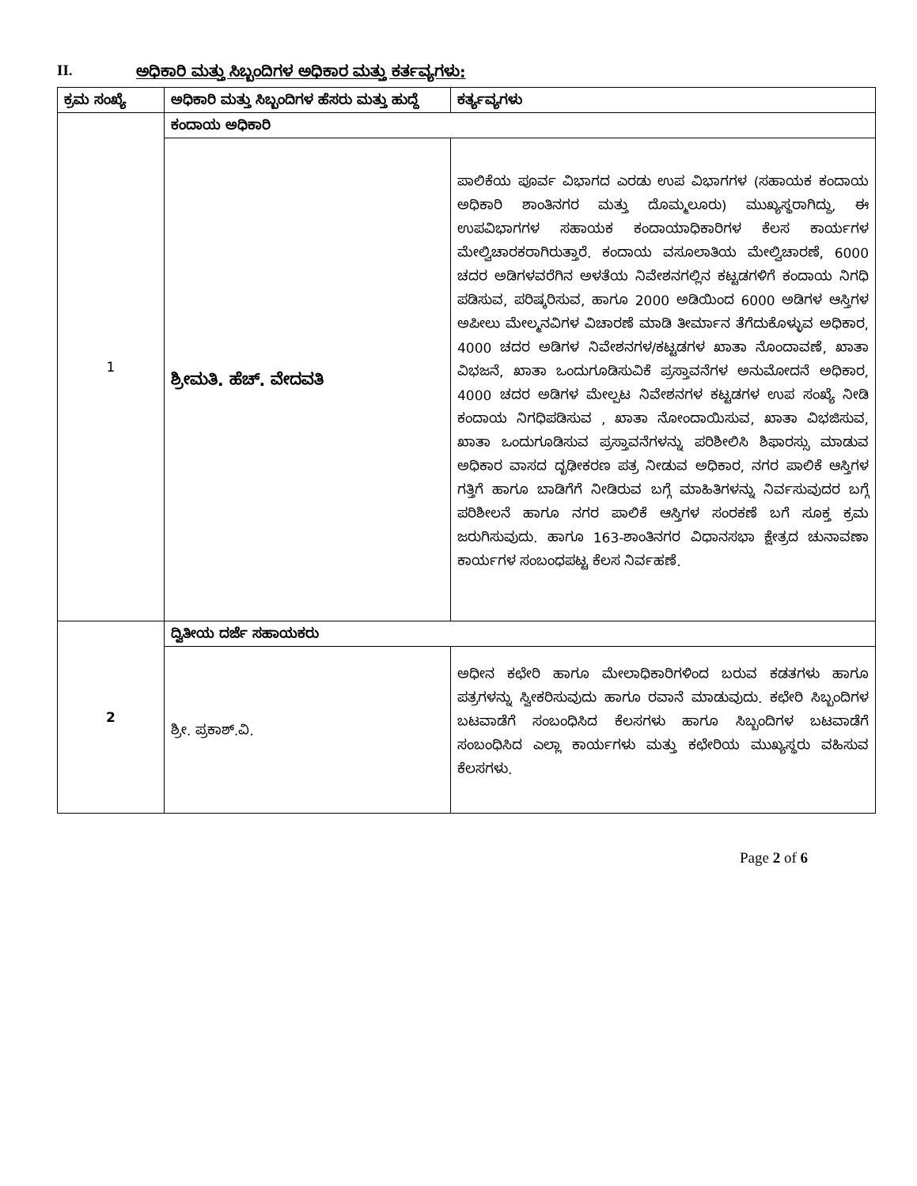II. ಅಧಿಕಾರಿ ಮತ್ತು ಸಿಬ್ಬಂದಿಗಳ ಅಧಿಕಾರ ಮತ್ತು ಕರ್ತವ್ಯಗಳು:
| ಕ್ರಮ ಸಂಖ್ಯೆ | ಅಧಿಕಾರಿ ಮತ್ತು ಸಿಬ್ಬಂದಿಗಳ ಹೆಸರು ಮತ್ತು ಹುದ್ದೆ | ಕರ್ತ್ಯವ್ಯಗಳು |
| --- | --- | --- |
| 1 | ಕಂದಾಯ ಅಧಿಕಾರಿ | |
| | ಶ್ರೀಮತಿ. ಹೆಚ್. ವೇದವತಿ | ಪಾಲಿಕೆಯ ಪೂರ್ವ ವಿಭಾಗದ ಎರಡು ಉಪ ವಿಭಾಗಗಳ (ಸಹಾಯಕ ಕಂದಾಯ ಅಧಿಕಾರಿ ಶಾಂತಿನಗರ ಮತ್ತು ದೊಮ್ಮಲೂರು) ಮುಖ್ಯಸ್ಥರಾಗಿದ್ದು, ಈ ಉಪವಿಭಾಗಗಳ ಸಹಾಯಕ ಕಂದಾಯಾಧಿಕಾರಿಗಳ ಕೆಲಸ ಕಾರ್ಯಗಳ ಮೇಲ್ವಿಚಾರಕರಾಗಿರುತ್ತಾರೆ. ಕಂದಾಯ ವಸೂಲಾತಿಯ ಮೇಲ್ವಿಚಾರಣೆ, 6000 ಚದರ ಅಡಿಗಳವರೆಗಿನ ಅಳತೆಯ ನಿವೇಶನಗಲ್ಲಿನ ಕಟ್ಟಡಗಳಿಗೆ ಕಂದಾಯ ನಿಗಧಿ ಪಡಿಸುವ, ಪರಿಷ್ಕರಿಸುವ, ಹಾಗೂ 2000 ಅಡಿಯಿಂದ 6000 ಅಡಿಗಳ ಆಸ್ತಿಗಳ ಅಪೀಲು ಮೇಲ್ಮನವಿಗಳ ವಿಚಾರಣೆ ಮಾಡಿ ತೀರ್ಮಾನ ತೆಗೆದುಕೊಳ್ಳುವ ಅಧಿಕಾರ, 4000 ಚದರ ಅಡಿಗಳ ನಿವೇಶನಗಳ/ಕಟ್ಟಡಗಳ ಖಾತಾ ನೊಂದಾವಣೆ, ಖಾತಾ ವಿಭಜನೆ, ಖಾತಾ ಒಂದುಗೂಡಿಸುವಿಕೆ ಪ್ರಸ್ತಾವನೆಗಳ ಅನುಮೋದನೆ ಅಧಿಕಾರ, 4000 ಚದರ ಅಡಿಗಳ ಮೇಲ್ಪಟ ನಿವೇಶನಗಳ ಕಟ್ಟಡಗಳ ಉಪ ಸಂಖ್ಯೆ ನೀಡಿ ಕಂದಾಯ ನಿಗಧಿಪಡಿಸುವ , ಖಾತಾ ನೋಂದಾಯಿಸುವ, ಖಾತಾ ವಿಭಜಿಸುವ, ಖಾತಾ ಒಂದುಗೂಡಿಸುವ ಪ್ರಸ್ತಾವನೆಗಳನ್ನು ಪರಿಶೀಲಿಸಿ ಶಿಫಾರಸ್ಸು ಮಾಡುವ ಅಧಿಕಾರ ವಾಸದ ದೃಢೀಕರಣ ಪತ್ರ ನೀಡುವ ಅಧಿಕಾರ, ನಗರ ಪಾಲಿಕೆ ಆಸ್ತಿಗಳ ಗತ್ತಿಗೆ ಹಾಗೂ ಬಾಡಿಗೆಗೆ ನೀಡಿರುವ ಬಗ್ಗೆ ಮಾಹಿತಿಗಳನ್ನು ನಿರ್ವಸುವುದರ ಬಗ್ಗೆ ಪರಿಶೀಲನೆ ಹಾಗೂ ನಗರ ಪಾಲಿಕೆ ಆಸ್ತಿಗಳ ಸಂರಕಣೆ ಬಗೆ ಸೂಕ್ತ ಕ್ರಮ ಜರುಗಿಸುವುದು. ಹಾಗೂ 163-ಶಾಂತಿನಗರ ವಿಧಾನಸಭಾ ಕ್ಷೇತ್ರದ ಚುನಾವಣಾ ಕಾರ್ಯಗಳ ಸಂಬಂಧಪಟ್ಟ ಕೆಲಸ ನಿರ್ವಹಣೆ. |
| 2 | ದ್ವಿತೀಯ ದರ್ಜೆ ಸಹಾಯಕರು | |
| | ಶ್ರೀ. ಪ್ರಕಾಶ್.ವಿ. | ಅಧೀನ ಕಛೇರಿ ಹಾಗೂ ಮೇಲಾಧಿಕಾರಿಗಳಿಂದ ಬರುವ ಕಡತಗಳು ಹಾಗೂ ಪತ್ರಗಳನ್ನು ಸ್ವೀಕರಿಸುವುದು ಹಾಗೂ ರವಾನೆ ಮಾಡುವುದು. ಕಛೇರಿ ಸಿಬ್ಬಂದಿಗಳ ಬಟವಾಡೆಗೆ ಸಂಬಂಧಿಸಿದ ಕೆಲಸಗಳು ಹಾಗೂ ಸಿಬ್ಬಂದಿಗಳ ಬಟವಾಡೆಗೆ ಸಂಬಂಧಿಸಿದ ಎಲ್ಲಾ ಕಾರ್ಯಗಳು ಮತ್ತು ಕಛೇರಿಯ ಮುಖ್ಯಸ್ಥರು ವಹಿಸುವ ಕೆಲಸಗಳು. |
Page 2 of 6